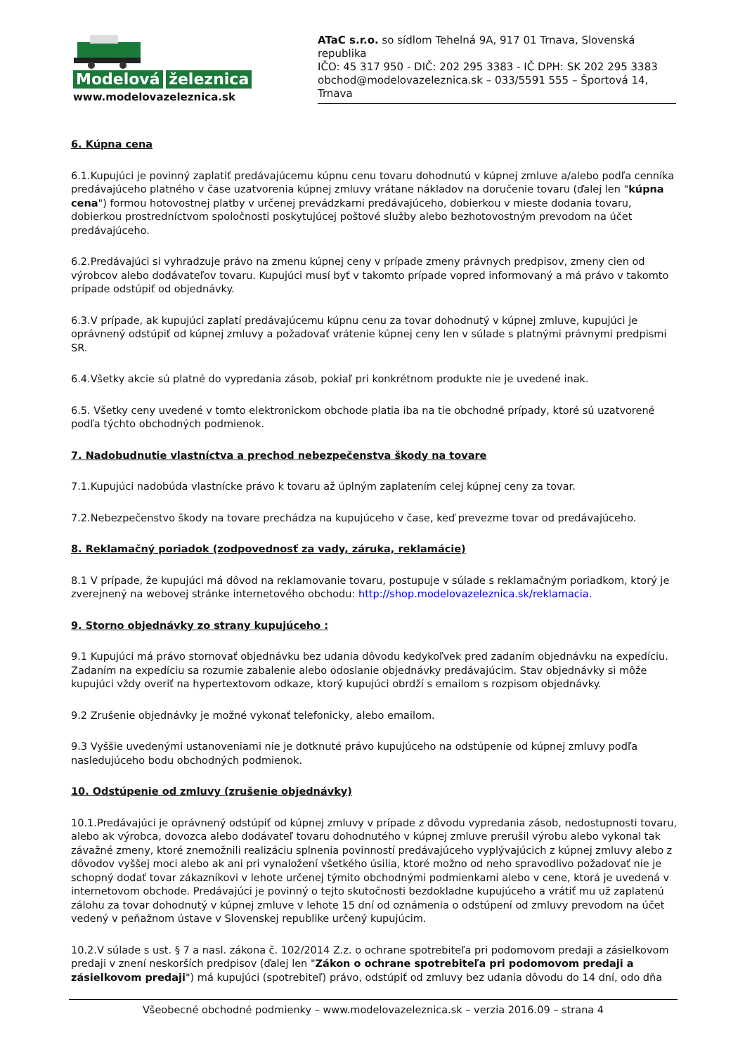Modelová železnica
www.modelovazeleznica.sk
ATaC s.r.o. so sídlom Tehelná 9A, 917 01 Trnava, Slovenská republika
IČO: 45 317 950 - DIČ: 202 295 3383 - IČ DPH: SK 202 295 3383
obchod@modelovazeleznica.sk – 033/5591 555 – Športová 14, Trnava
6. Kúpna cena
6.1.Kupujúci je povinný zaplatiť predávajúcemu kúpnu cenu tovaru dohodnutú v kúpnej zmluve a/alebo podľa cenníka predávajúceho platného v čase uzatvorenia kúpnej zmluvy vrátane nákladov na doručenie tovaru (ďalej len "kúpna cena") formou hotovostnej platby v určenej prevádzkarni predávajúceho, dobierkou v mieste dodania tovaru, dobierkou prostredníctvom spoločnosti poskytujúcej poštové služby alebo bezhotovostným prevodom na účet predávajúceho.
6.2.Predávajúci si vyhradzuje právo na zmenu kúpnej ceny v prípade zmeny právnych predpisov, zmeny cien od výrobcov alebo dodávateľov tovaru. Kupujúci musí byť v takomto prípade vopred informovaný a má právo v takomto prípade odstúpiť od objednávky.
6.3.V prípade, ak kupujúci zaplatí predávajúcemu kúpnu cenu za tovar dohodnutý v kúpnej zmluve, kupujúci je oprávnený odstúpiť od kúpnej zmluvy a požadovať vrátenie kúpnej ceny len v súlade s platnými právnymi predpismi SR.
6.4.Všetky akcie sú platné do vypredania zásob, pokiaľ pri konkrétnom produkte nie je uvedené inak.
6.5. Všetky ceny uvedené v tomto elektronickom obchode platia iba na tie obchodné prípady, ktoré sú uzatvorené podľa týchto obchodných podmienok.
7. Nadobudnutie vlastníctva a prechod nebezpečenstva škody na tovare
7.1.Kupujúci nadobúda vlastnícke právo k tovaru až úplným zaplatením celej kúpnej ceny za tovar.
7.2.Nebezpečenstvo škody na tovare prechádza na kupujúceho v čase, keď prevezme tovar od predávajúceho.
8. Reklamačný poriadok (zodpovednosť za vady, záruka, reklamácie)
8.1 V prípade, že kupujúci má dôvod na reklamovanie tovaru, postupuje v súlade s reklamačným poriadkom, ktorý je zverejnený na webovej stránke internetového obchodu: http://shop.modelovazeleznica.sk/reklamacia.
9. Storno objednávky zo strany kupujúceho :
9.1 Kupujúci má právo stornovať objednávku bez udania dôvodu kedykoľvek pred zadaním objednávku na expedíciu. Zadaním na expedíciu sa rozumie zabalenie alebo odoslanie objednávky predávajúcim. Stav objednávky si môže kupujúci vždy overiť na hypertextovom odkaze, ktorý kupujúci obrdží s emailom s rozpisom objednávky.
9.2 Zrušenie objednávky je možné vykonať telefonicky, alebo emailom.
9.3 Vyššie uvedenými ustanoveniami nie je dotknuté právo kupujúceho na odstúpenie od kúpnej zmluvy podľa nasledujúceho bodu obchodných podmienok.
10. Odstúpenie od zmluvy (zrušenie objednávky)
10.1.Predávajúci je oprávnený odstúpiť od kúpnej zmluvy v prípade z dôvodu vypredania zásob, nedostupnosti tovaru, alebo ak výrobca, dovozca alebo dodávateľ tovaru dohodnutého v kúpnej zmluve prerušil výrobu alebo vykonal tak závažné zmeny, ktoré znemožnili realizáciu splnenia povinností predávajúceho vyplývajúcich z kúpnej zmluvy alebo z dôvodov vyššej moci alebo ak ani pri vynaložení všetkého úsilia, ktoré možno od neho spravodlivo požadovať nie je schopný dodať tovar zákazníkovi v lehote určenej týmito obchodnými podmienkami alebo v cene, ktorá je uvedená v internetovom obchode. Predávajúci je povinný o tejto skutočnosti bezdokladne kupujúceho a vrátiť mu už zaplatenú zálohu za tovar dohodnutý v kúpnej zmluve v lehote 15 dní od oznámenia o odstúpení od zmluvy prevodom na účet vedený v peňažnom ústave v Slovenskej republike určený kupujúcim.
10.2.V súlade s ust. § 7 a nasl. zákona č. 102/2014 Z.z. o ochrane spotrebiteľa pri podomovom predaji a zásielkovom predaji v znení neskorších predpisov (ďalej len "Zákon o ochrane spotrebiteľa pri podomovom predaji a zásielkovom predaji") má kupujúci (spotrebiteľ) právo, odstúpiť od zmluvy bez udania dôvodu do 14 dní, odo dňa
Všeobecné obchodné podmienky – www.modelovazeleznica.sk – verzia 2016.09 – strana 4